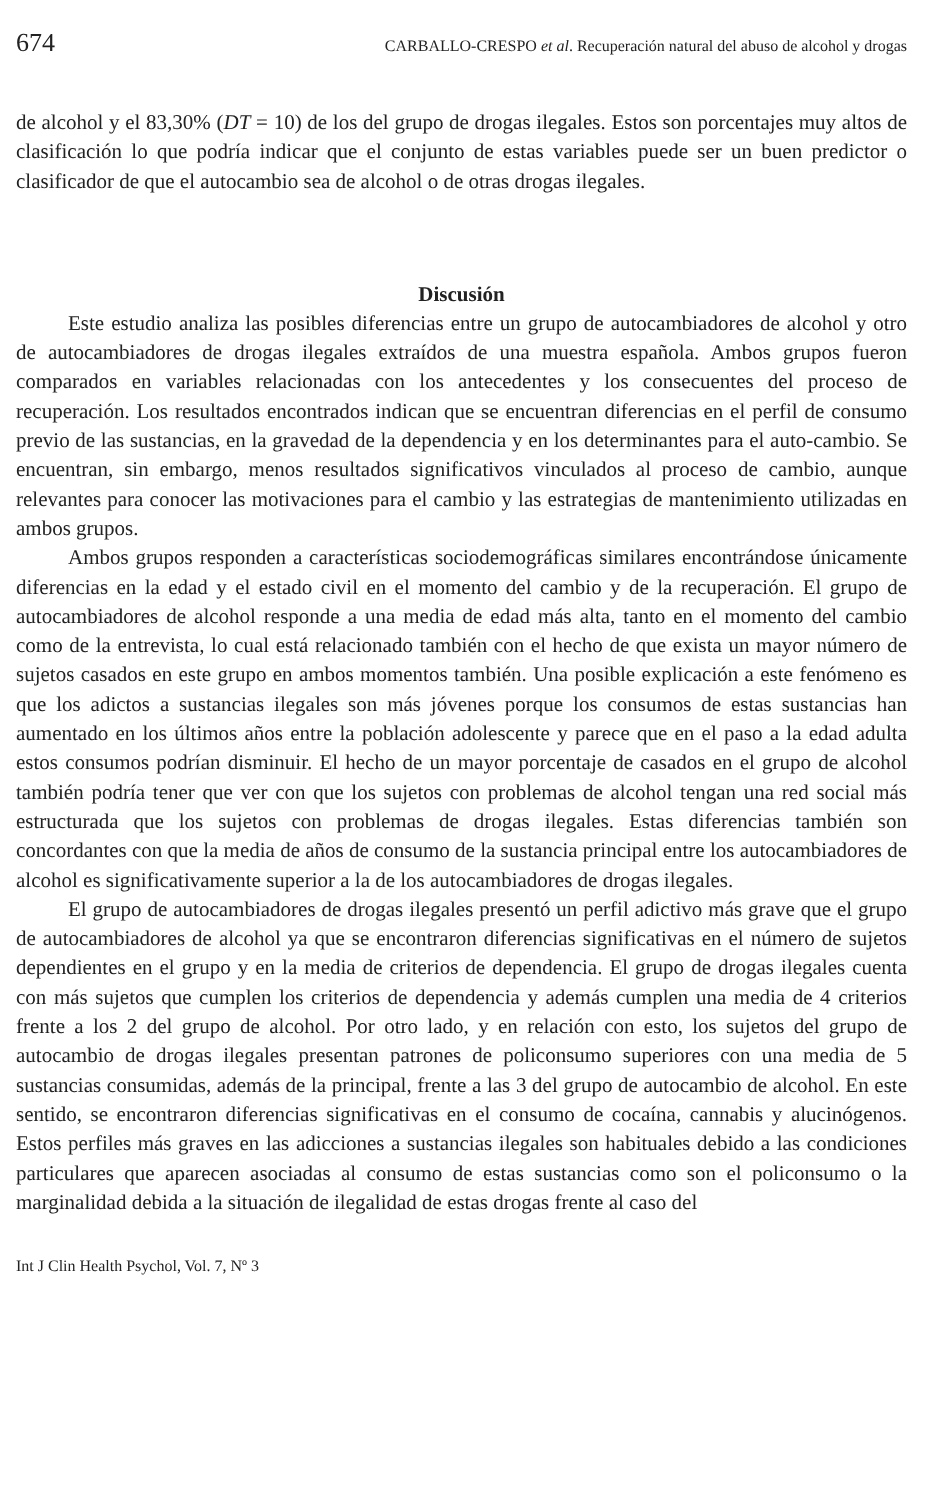674 CARBALLO-CRESPO et al. Recuperación natural del abuso de alcohol y drogas
de alcohol y el 83,30% (DT = 10) de los del grupo de drogas ilegales. Estos son porcentajes muy altos de clasificación lo que podría indicar que el conjunto de estas variables puede ser un buen predictor o clasificador de que el autocambio sea de alcohol o de otras drogas ilegales.
Discusión
Este estudio analiza las posibles diferencias entre un grupo de autocambiadores de alcohol y otro de autocambiadores de drogas ilegales extraídos de una muestra española. Ambos grupos fueron comparados en variables relacionadas con los antecedentes y los consecuentes del proceso de recuperación. Los resultados encontrados indican que se encuentran diferencias en el perfil de consumo previo de las sustancias, en la gravedad de la dependencia y en los determinantes para el auto-cambio. Se encuentran, sin embargo, menos resultados significativos vinculados al proceso de cambio, aunque relevantes para conocer las motivaciones para el cambio y las estrategias de mantenimiento utilizadas en ambos grupos.
Ambos grupos responden a características sociodemográficas similares encontrándose únicamente diferencias en la edad y el estado civil en el momento del cambio y de la recuperación. El grupo de autocambiadores de alcohol responde a una media de edad más alta, tanto en el momento del cambio como de la entrevista, lo cual está relacionado también con el hecho de que exista un mayor número de sujetos casados en este grupo en ambos momentos también. Una posible explicación a este fenómeno es que los adictos a sustancias ilegales son más jóvenes porque los consumos de estas sustancias han aumentado en los últimos años entre la población adolescente y parece que en el paso a la edad adulta estos consumos podrían disminuir. El hecho de un mayor porcentaje de casados en el grupo de alcohol también podría tener que ver con que los sujetos con problemas de alcohol tengan una red social más estructurada que los sujetos con problemas de drogas ilegales. Estas diferencias también son concordantes con que la media de años de consumo de la sustancia principal entre los autocambiadores de alcohol es significativamente superior a la de los autocambiadores de drogas ilegales.
El grupo de autocambiadores de drogas ilegales presentó un perfil adictivo más grave que el grupo de autocambiadores de alcohol ya que se encontraron diferencias significativas en el número de sujetos dependientes en el grupo y en la media de criterios de dependencia. El grupo de drogas ilegales cuenta con más sujetos que cumplen los criterios de dependencia y además cumplen una media de 4 criterios frente a los 2 del grupo de alcohol. Por otro lado, y en relación con esto, los sujetos del grupo de autocambio de drogas ilegales presentan patrones de policonsumo superiores con una media de 5 sustancias consumidas, además de la principal, frente a las 3 del grupo de autocambio de alcohol. En este sentido, se encontraron diferencias significativas en el consumo de cocaína, cannabis y alucinógenos. Estos perfiles más graves en las adicciones a sustancias ilegales son habituales debido a las condiciones particulares que aparecen asociadas al consumo de estas sustancias como son el policonsumo o la marginalidad debida a la situación de ilegalidad de estas drogas frente al caso del
Int J Clin Health Psychol, Vol. 7, Nº 3